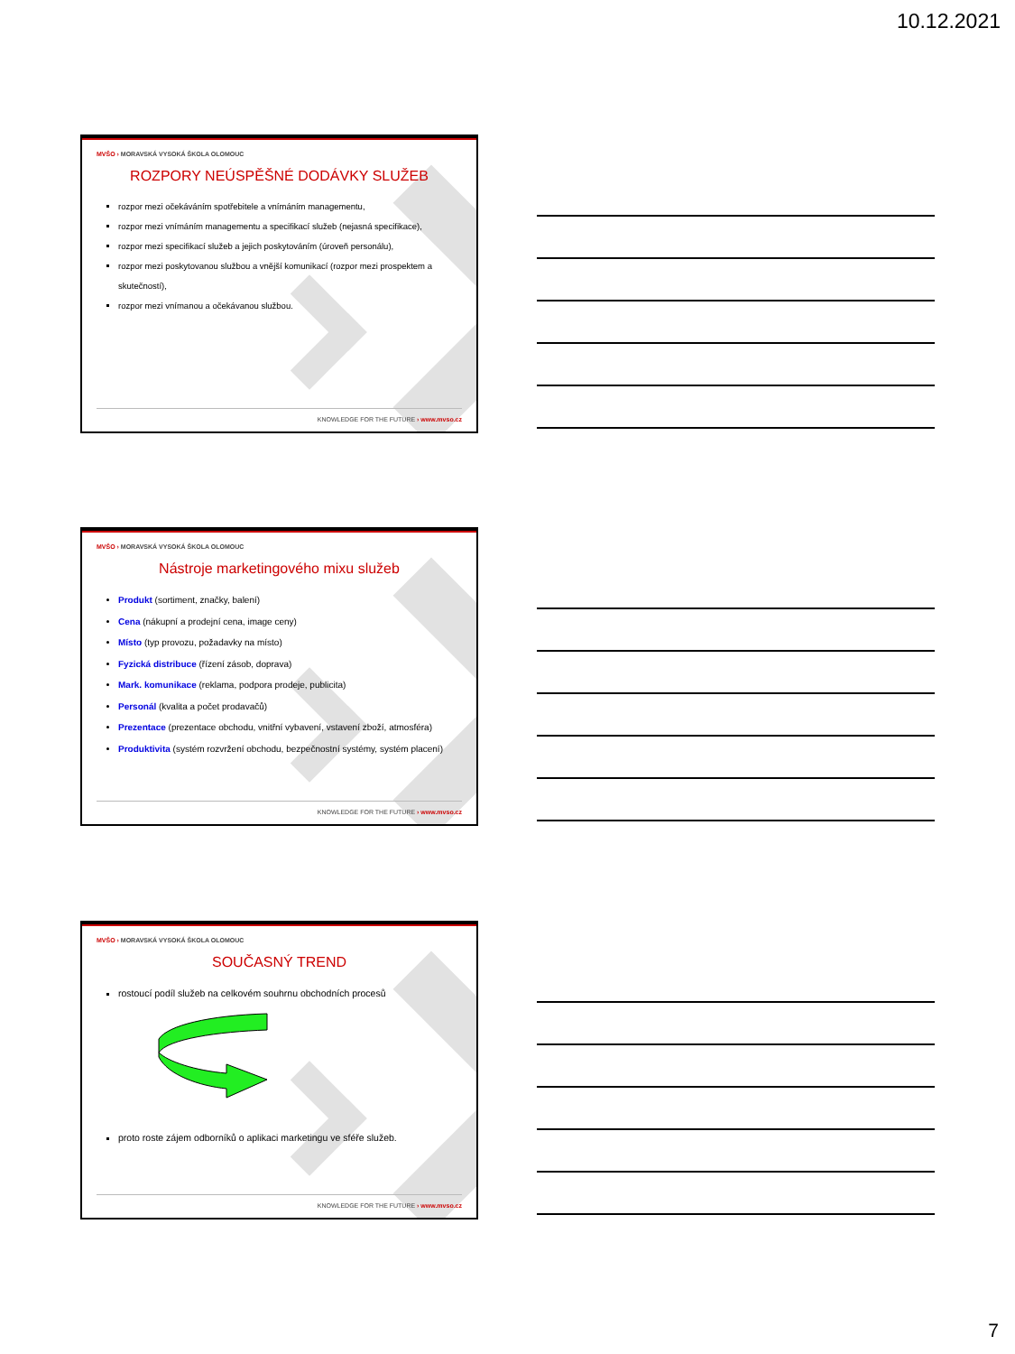10.12.2021
MVŠO › MORAVSKÁ VYSOKÁ ŠKOLA OLOMOUC
ROZPORY NEÚSPĚŠNÉ DODÁVKY SLUŽEB
rozpor mezi očekáváním spotřebitele a vnímáním managementu,
rozpor mezi vnímáním managementu a specifikací služeb (nejasná specifikace),
rozpor mezi specifikací služeb a jejich poskytováním (úroveň personálu),
rozpor mezi poskytovanou službou a vnější komunikací (rozpor mezi prospektem a skutečností),
rozpor mezi vnímanou a očekávanou službou.
KNOWLEDGE FOR THE FUTURE › www.mvso.cz
MVŠO › MORAVSKÁ VYSOKÁ ŠKOLA OLOMOUC
Nástroje marketingového mixu služeb
Produkt (sortiment, značky, balení)
Cena (nákupní a prodejní cena, image ceny)
Místo (typ provozu, požadavky na místo)
Fyzická distribuce (řízení zásob, doprava)
Mark. komunikace (reklama, podpora prodeje, publicita)
Personál (kvalita a počet prodavačů)
Prezentace (prezentace obchodu, vnitřní vybavení, vstavení zboží, atmosféra)
Produktivita (systém rozvržení obchodu, bezpečnostní systémy, systém placení)
KNOWLEDGE FOR THE FUTURE › www.mvso.cz
MVŠO › MORAVSKÁ VYSOKÁ ŠKOLA OLOMOUC
SOUČASNÝ TREND
rostoucí podíl služeb na celkovém souhrnu obchodních procesů
proto roste zájem odborníků o aplikaci marketingu ve sféře služeb.
KNOWLEDGE FOR THE FUTURE › www.mvso.cz
7